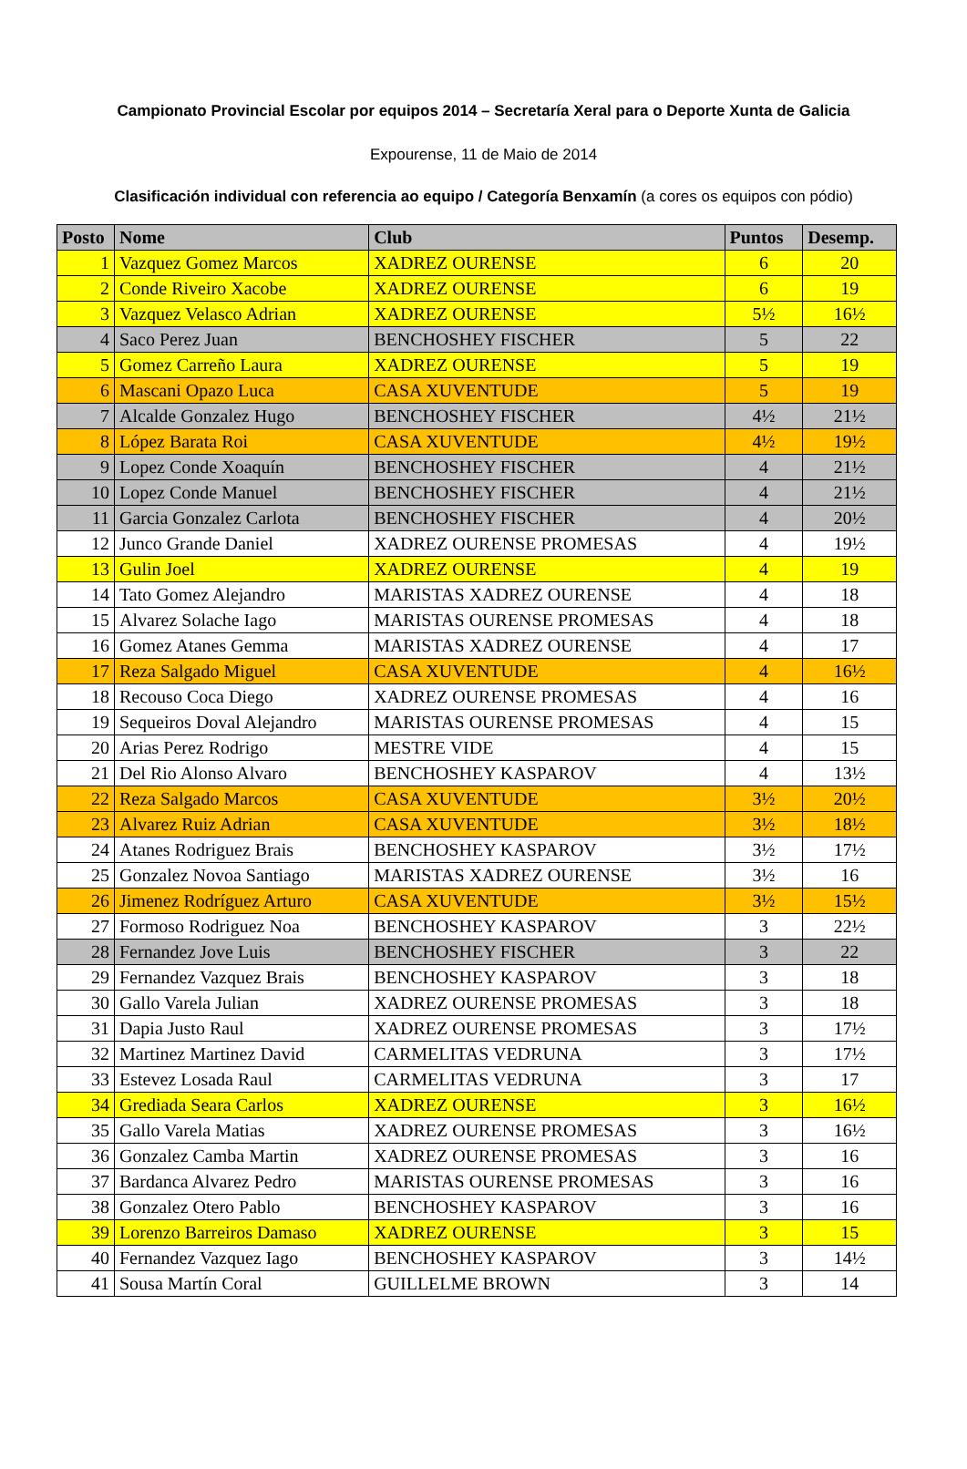Campionato Provincial Escolar por equipos 2014 – Secretaría Xeral para o Deporte Xunta de Galicia
Expourense, 11 de Maio de 2014
Clasificación individual con referencia ao equipo / Categoría Benxamín (a cores os equipos con pódio)
| Posto | Nome | Club | Puntos | Desemp. |
| --- | --- | --- | --- | --- |
| 1 | Vazquez Gomez Marcos | XADREZ OURENSE | 6 | 20 |
| 2 | Conde Riveiro Xacobe | XADREZ OURENSE | 6 | 19 |
| 3 | Vazquez Velasco Adrian | XADREZ OURENSE | 5½ | 16½ |
| 4 | Saco Perez Juan | BENCHOSHEY FISCHER | 5 | 22 |
| 5 | Gomez Carreño Laura | XADREZ OURENSE | 5 | 19 |
| 6 | Mascani Opazo Luca | CASA XUVENTUDE | 5 | 19 |
| 7 | Alcalde Gonzalez Hugo | BENCHOSHEY FISCHER | 4½ | 21½ |
| 8 | López Barata Roi | CASA XUVENTUDE | 4½ | 19½ |
| 9 | Lopez Conde Xoaquín | BENCHOSHEY FISCHER | 4 | 21½ |
| 10 | Lopez Conde Manuel | BENCHOSHEY FISCHER | 4 | 21½ |
| 11 | Garcia Gonzalez Carlota | BENCHOSHEY FISCHER | 4 | 20½ |
| 12 | Junco Grande Daniel | XADREZ OURENSE PROMESAS | 4 | 19½ |
| 13 | Gulin Joel | XADREZ OURENSE | 4 | 19 |
| 14 | Tato Gomez Alejandro | MARISTAS XADREZ OURENSE | 4 | 18 |
| 15 | Alvarez Solache Iago | MARISTAS OURENSE PROMESAS | 4 | 18 |
| 16 | Gomez Atanes Gemma | MARISTAS XADREZ OURENSE | 4 | 17 |
| 17 | Reza Salgado Miguel | CASA XUVENTUDE | 4 | 16½ |
| 18 | Recouso Coca Diego | XADREZ OURENSE PROMESAS | 4 | 16 |
| 19 | Sequeiros Doval Alejandro | MARISTAS OURENSE PROMESAS | 4 | 15 |
| 20 | Arias Perez Rodrigo | MESTRE VIDE | 4 | 15 |
| 21 | Del Rio Alonso Alvaro | BENCHOSHEY KASPAROV | 4 | 13½ |
| 22 | Reza Salgado Marcos | CASA XUVENTUDE | 3½ | 20½ |
| 23 | Alvarez Ruiz Adrian | CASA XUVENTUDE | 3½ | 18½ |
| 24 | Atanes Rodriguez Brais | BENCHOSHEY KASPAROV | 3½ | 17½ |
| 25 | Gonzalez Novoa Santiago | MARISTAS XADREZ OURENSE | 3½ | 16 |
| 26 | Jimenez Rodríguez Arturo | CASA XUVENTUDE | 3½ | 15½ |
| 27 | Formoso Rodriguez Noa | BENCHOSHEY KASPAROV | 3 | 22½ |
| 28 | Fernandez Jove Luis | BENCHOSHEY FISCHER | 3 | 22 |
| 29 | Fernandez Vazquez Brais | BENCHOSHEY KASPAROV | 3 | 18 |
| 30 | Gallo Varela Julian | XADREZ OURENSE PROMESAS | 3 | 18 |
| 31 | Dapia Justo Raul | XADREZ OURENSE PROMESAS | 3 | 17½ |
| 32 | Martinez Martinez David | CARMELITAS VEDRUNA | 3 | 17½ |
| 33 | Estevez Losada Raul | CARMELITAS VEDRUNA | 3 | 17 |
| 34 | Grediada Seara Carlos | XADREZ OURENSE | 3 | 16½ |
| 35 | Gallo Varela Matias | XADREZ OURENSE PROMESAS | 3 | 16½ |
| 36 | Gonzalez Camba Martin | XADREZ OURENSE PROMESAS | 3 | 16 |
| 37 | Bardanca Alvarez Pedro | MARISTAS OURENSE PROMESAS | 3 | 16 |
| 38 | Gonzalez Otero Pablo | BENCHOSHEY KASPAROV | 3 | 16 |
| 39 | Lorenzo Barreiros Damaso | XADREZ OURENSE | 3 | 15 |
| 40 | Fernandez Vazquez Iago | BENCHOSHEY KASPAROV | 3 | 14½ |
| 41 | Sousa Martín Coral | GUILLELME BROWN | 3 | 14 |